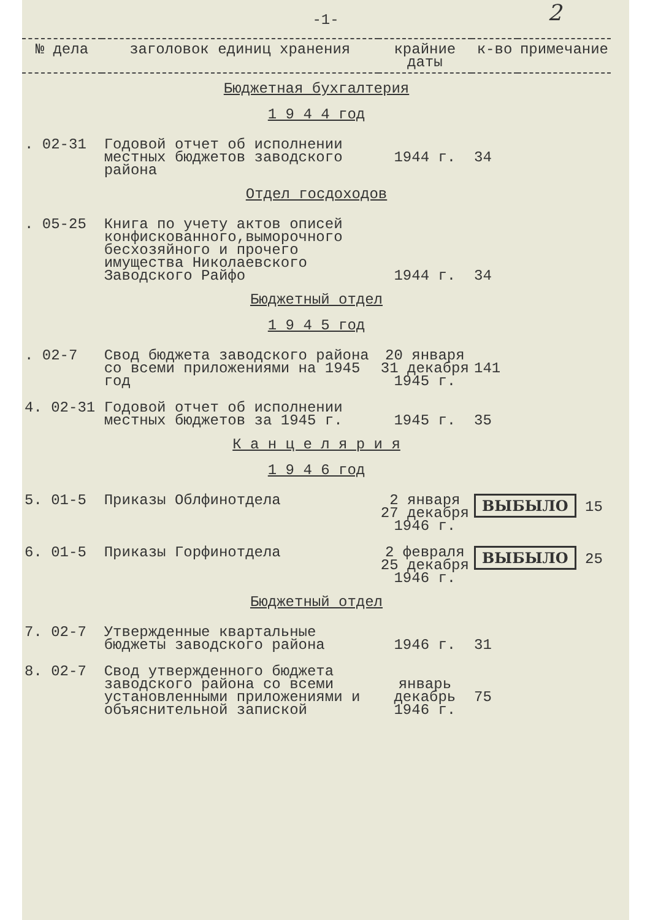-1- 2
| № дела | заголовок единиц хранения | крайние даты | к-во | примечание |
| --- | --- | --- | --- | --- |
| Бюджетная бухгалтерия 1 9 4 4 год | | | | |
| . 02-31 | Годовой отчет об исполнении местных бюджетов заводского района | 1944 г. | 34 | |
| Отдел госдоходов | | | | |
| . 05-25 | Книга по учету актов описей конфискованного,выморочного бесхозяйного и прочего имущества Николаевского Заводского Райфо | 1944 г. | 34 | |
| Бюджетный отдел 1 9 4 5 год | | | | |
| . 02-7 | Свод бюджета заводского района со всеми приложениями на 1945 год | 20 января 31 декабря 1945 г. | 141 | |
| 4. 02-31 | Годовой отчет об исполнении местных бюджетов за 1945 г. | 1945 г. | 35 | |
| К а н ц е л я р и я 1 9 4 6 год | | | | |
| 5. 01-5 | Приказы Облфинотдела | 2 января 27 декабря 1946 г. | ВЫБЫЛО 15 | |
| 6. 01-5 | Приказы Горфинотдела | 2 февраля 25 декабря 1946 г. | ВЫБЫЛО 25 | |
| Бюджетный отдел | | | | |
| 7. 02-7 | Утвержденные квартальные бюджеты заводского района | 1946 г. | 31 | |
| 8. 02-7 | Свод утвержденного бюджета заводского района со всеми установленными приложениями и объяснительной запиской | январь декабрь 1946 г. | 75 | |